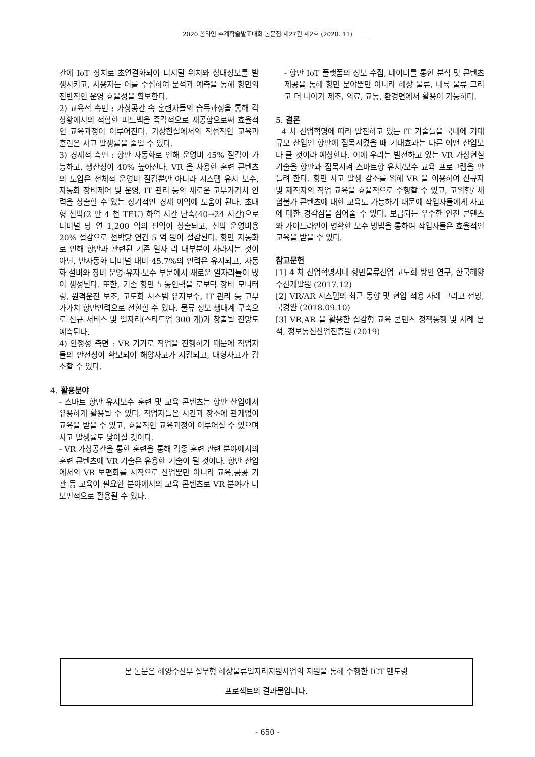2020 온라인 추계학술발표대회 논문집 제27권 제2호 (2020. 11)
간에 IoT 장치로 초연결화되어 디지털 위치와 상태정보를 발생시키고, 사용자는 이를 수집하여 분석과 예측을 통해 항만의 전반적인 운영 효율성을 확보한다.
2) 교육적 측면 : 가상공간 속 훈련자들의 습득과정을 통해 각 상황에서의 적합한 피드백을 즉각적으로 제공함으로써 효율적인 교육과정이 이루어진다. 가상현실에서의 직접적인 교육과 훈련은 사고 발생률을 줄일 수 있다.
3) 경제적 측면 : 항만 자동화로 인해 운영비 45% 절감이 가능하고, 생산성이 40% 높아진다. VR 을 사용한 훈련 콘텐츠의 도입은 전체적 운영비 절감뿐만 아니라 시스템 유지 보수, 자동화 장비제어 및 운영, IT 관리 등의 새로운 고부가가치 인력을 창출할 수 있는 장기적인 경제 이익에 도움이 된다. 초대형 선박(2 만 4 천 TEU) 하역 시간 단축(40→24 시간)으로 터미널 당 연 1,200 억의 편익이 창출되고, 선박 운영비용 20% 절감으로 선박당 연간 5 억 원이 절감된다. 항만 자동화로 인해 항만과 관련된 기존 일자 리 대부분이 사라지는 것이 아닌, 반자동화 터미널 대비 45.7%의 인력은 유지되고, 자동 화 설비와 장비 운영·유지·보수 부문에서 새로운 일자리들이 많이 생성된다. 또한, 기존 항만 노동인력을 로보틱 장비 모니터링, 원격운전 보조, 고도화 시스템 유지보수, IT 관리 등 고부가가치 항만인력으로 전환할 수 있다. 물류 정보 생태계 구축으로 신규 서비스 및 일자리(스타트업 300 개)가 창출될 전망도 예측된다.
4) 안정성 측면 : VR 기기로 작업을 진행하기 때문에 작업자들의 안전성이 확보되어 해양사고가 저감되고, 대형사고가 감소할 수 있다.
4. 활용분야
- 스마트 항만 유지보수 훈련 및 교육 콘텐츠는 항만 산업에서 유용하게 활용될 수 있다. 작업자들은 시간과 장소에 관계없이 교육을 받을 수 있고, 효율적인 교육과정이 이루어질 수 있으며 사고 발생률도 낮아질 것이다.
- VR 가상공간을 통한 훈련을 통해 각종 훈련 관련 분야에서의 훈련 콘텐츠에 VR 기술은 유용한 기술이 될 것이다. 항만 산업에서의 VR 보편화를 시작으로 산업뿐만 아니라 교육,공공 기관 등 교육이 필요한 분야에서의 교육 콘텐츠로 VR 분야가 더 보편적으로 활용될 수 있다.
- 항만 IoT 플랫폼의 정보 수집, 데이터를 통한 분석 및 콘텐츠 제공을 통해 항만 분야뿐만 아니라 해상 물류, 내륙 물류 그리고 더 나아가 제조, 의료, 교통, 환경면에서 활용이 가능하다.
5. 결론
4 차 산업혁명에 따라 발전하고 있는 IT 기술들을 국내에 거대규모 산업인 항만에 접목시켰을 때 기대효과는 다른 어떤 산업보다 클 것이라 예상한다. 이에 우리는 발전하고 있는 VR 가상현실 기술을 항만과 접목시켜 스마트항 유지/보수 교육 프로그램을 만들려 한다. 항만 사고 발생 감소를 위해 VR 을 이용하여 신규자 및 재직자의 작업 교육을 효율적으로 수행할 수 있고, 고위험/ 체험불가 콘텐츠에 대한 교육도 가능하기 때문에 작업자들에게 사고에 대한 경각심을 심어줄 수 있다. 보급되는 우수한 안전 콘텐츠와 가이드라인이 명확한 보수 방법을 통하여 작업자들은 효율적인 교육을 받을 수 있다.
참고문헌
[1] 4 차 산업혁명시대 항만물류산업 고도화 방안 연구, 한국해양수산개발원 (2017.12)
[2] VR/AR 시스템의 최근 동향 및 현업 적용 사례 그리고 전망, 국경완 (2018.09.10)
[3] VR,AR 을 활용한 실감형 교육 콘텐츠 정책동행 및 사례 분석, 정보통신산업진흥원 (2019)
본 논문은 해양수산부 실무형 해상물류일자리지원사업의 지원을 통해 수행한 ICT 멘토링
프로젝트의 결과물입니다.
- 650 -